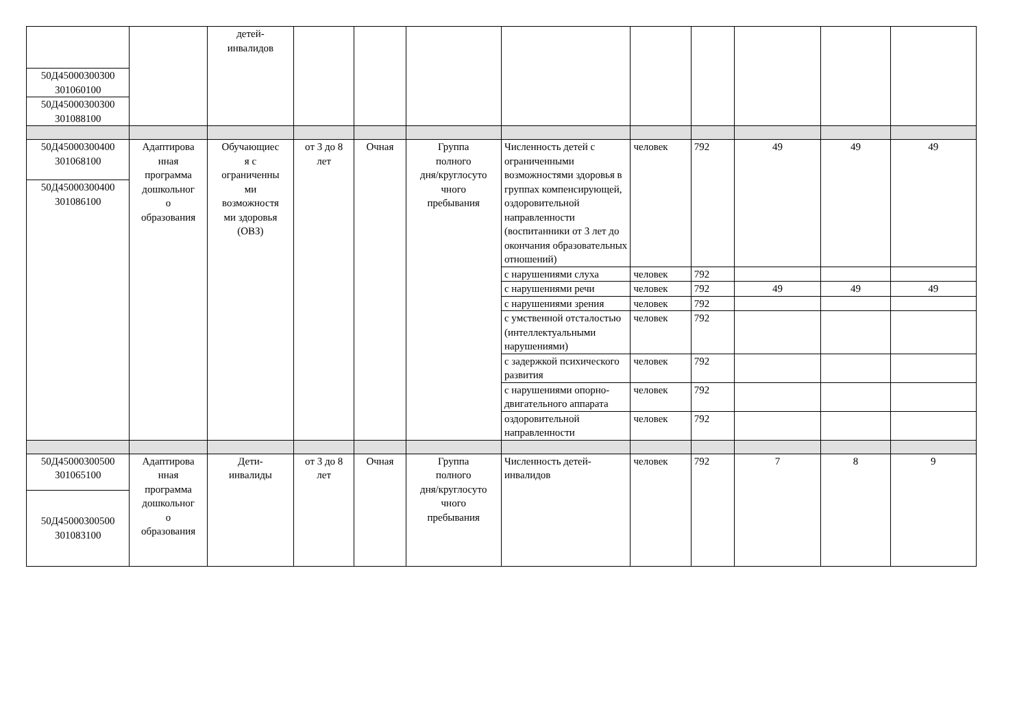| | | детей- инвалидов | | | | | | | | | |
| 50Д45000300300 301060100 | | | | | | | | | | | |
| 50Д45000300300 301088100 | | | | | | | | | | | |
| 50Д45000300400 301068100 | Адаптирова нная программа дошкольног о образования | Обучающиес я с ограниченны ми возможностя ми здоровья (ОВЗ) | от 3 до 8 лет | Очная | Группа полного дня/круглосуто чного пребывания | Численность детей с ограниченными возможностями здоровья в группах компенсирующей, оздоровительной направленности (воспитанники от 3 лет до окончания образовательных отношений) | человек | 792 | 49 | 49 | 49 |
| 50Д45000300400 301086100 | | | | | | | | | | | |
| | | | | | | с нарушениями слуха | человек | 792 | | | |
| | | | | | | с нарушениями речи | человек | 792 | 49 | 49 | 49 |
| | | | | | | с нарушениями зрения | человек | 792 | | | |
| | | | | | | с умственной отсталостью (интеллектуальными нарушениями) | человек | 792 | | | |
| | | | | | | с задержкой психического развития | человек | 792 | | | |
| | | | | | | с нарушениями опорно- двигательного аппарата | человек | 792 | | | |
| | | | | | | оздоровительной направленности | человек | 792 | | | |
| 50Д45000300500 301065100 | Адаптирова нная программа дошкольног о образования | Дети- инвалиды | от 3 до 8 лет | Очная | Группа полного дня/круглосуто чного пребывания | Численность детей- инвалидов | человек | 792 | 7 | 8 | 9 |
| 50Д45000300500 301083100 | | | | | | | | | | | |